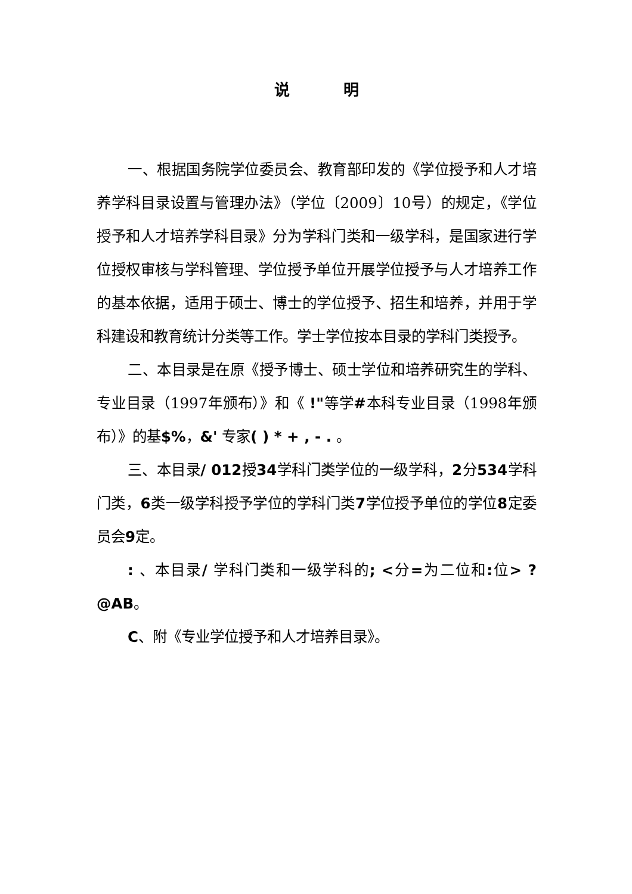说 明
一、根据国务院学位委员会、教育部印发的《学位授予和人才培养学科目录设置与管理办法》（学位〔2009〕10号）的规定，《学位授予和人才培养学科目录》分为学科门类和一级学科，是国家进行学位授权审核与学科管理、学位授予单位开展学位授予与人才培养工作的基本依据，适用于硕士、博士的学位授予、招生和培养，并用于学科建设和教育统计分类等工作。学士学位按本目录的学科门类授予。
二、本目录是在原《授予博士、硕士学位和培养研究生的学科、专业目录（1997年颁布）》和《 !"等学#本科专业目录（1998年颁布）》的基$%，&' 专家( ) * + , - . 。
三、本目录/ 012授34学科门类学位的一级学科，2分534学科门类，6类一级学科授予学位的学科门类7学位授予单位的学位8定委员会9定。
: 、本目录/ 学科门类和一级学科的; <分=为二位和: 位> ? @AB。
C、附《专业学位授予和人才培养目录》。